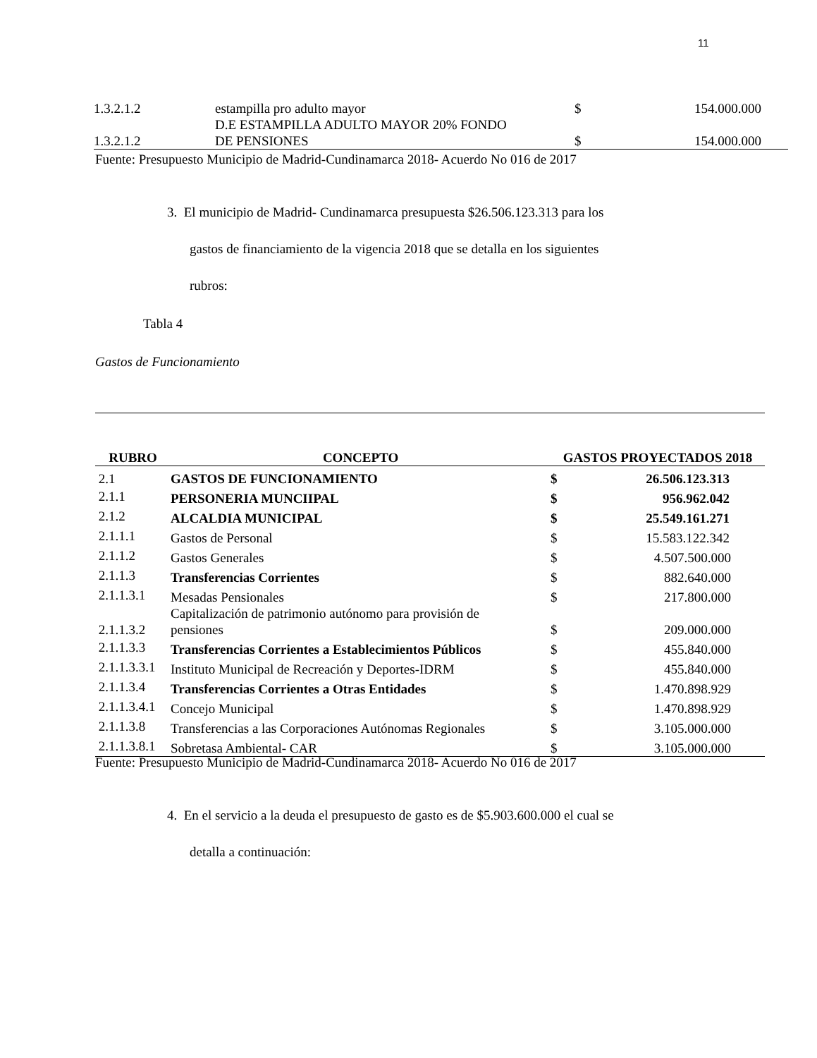11
| 1.3.2.1.2 | estampilla pro adulto mayor | $ | 154.000.000 |
| 1.3.2.1.2 | D.E ESTAMPILLA ADULTO MAYOR 20% FONDO DE PENSIONES | $ | 154.000.000 |
Fuente: Presupuesto Municipio de Madrid-Cundinamarca 2018- Acuerdo No 016 de 2017
3. El municipio de Madrid- Cundinamarca presupuesta $26.506.123.313 para los
gastos de financiamiento de la vigencia 2018 que se detalla en los siguientes
rubros:
Tabla 4
Gastos de Funcionamiento
| RUBRO | CONCEPTO | GASTOS PROYECTADOS 2018 | |
| --- | --- | --- | --- |
| 2.1 | GASTOS DE FUNCIONAMIENTO | $ | 26.506.123.313 |
| 2.1.1 | PERSONERIA MUNCIIPAL | $ | 956.962.042 |
| 2.1.2 | ALCALDIA MUNICIPAL | $ | 25.549.161.271 |
| 2.1.1.1 | Gastos de Personal | $ | 15.583.122.342 |
| 2.1.1.2 | Gastos Generales | $ | 4.507.500.000 |
| 2.1.1.3 | Transferencias Corrientes | $ | 882.640.000 |
| 2.1.1.3.1 | Mesadas Pensionales | $ | 217.800.000 |
| 2.1.1.3.2 | Capitalización de patrimonio autónomo para provisión de pensiones | $ | 209.000.000 |
| 2.1.1.3.3 | Transferencias Corrientes a Establecimientos Públicos | $ | 455.840.000 |
| 2.1.1.3.3.1 | Instituto Municipal de Recreación y Deportes-IDRM | $ | 455.840.000 |
| 2.1.1.3.4 | Transferencias Corrientes a Otras Entidades | $ | 1.470.898.929 |
| 2.1.1.3.4.1 | Concejo Municipal | $ | 1.470.898.929 |
| 2.1.1.3.8 | Transferencias a las Corporaciones Autónomas Regionales | $ | 3.105.000.000 |
| 2.1.1.3.8.1 | Sobretasa Ambiental- CAR | $ | 3.105.000.000 |
Fuente: Presupuesto Municipio de Madrid-Cundinamarca 2018- Acuerdo No 016 de 2017
4. En el servicio a la deuda el presupuesto de gasto es de $5.903.600.000 el cual se
detalla a continuación: